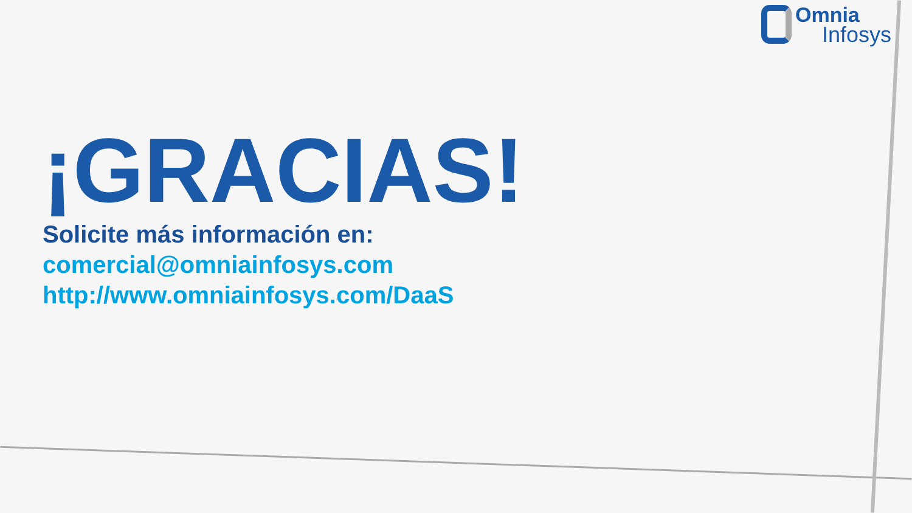Omnia
Infosys
¡GRACIAS!
Solicite más información en:
comercial@omniainfosys.com
http://www.omniainfosys.com/DaaS